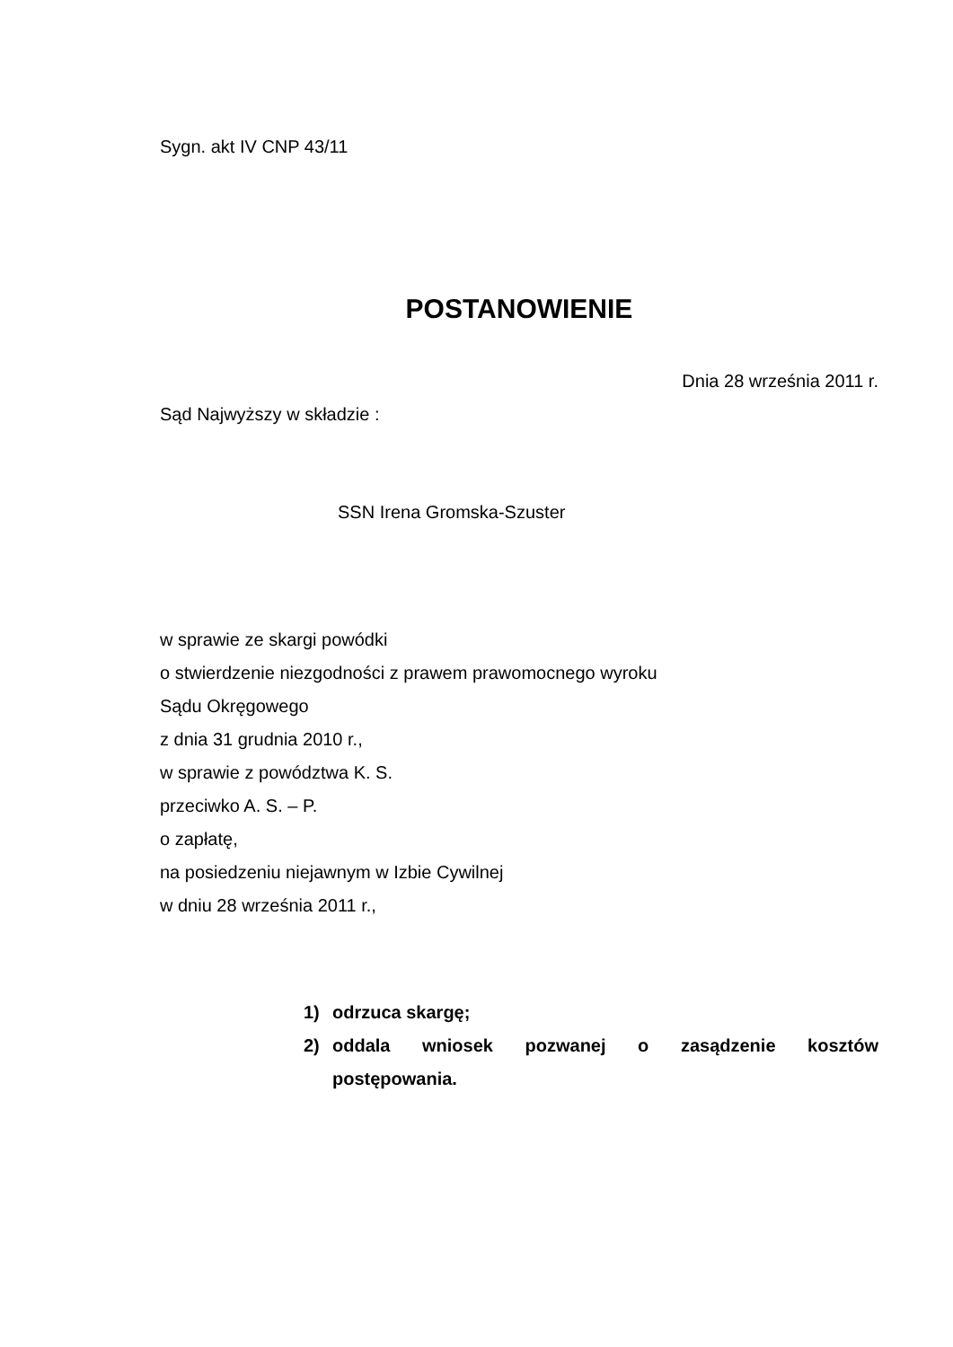Sygn. akt IV CNP 43/11
POSTANOWIENIE
Dnia 28 września 2011 r.
Sąd Najwyższy w składzie :
SSN Irena Gromska-Szuster
w sprawie ze skargi powódki
o stwierdzenie niezgodności z prawem prawomocnego wyroku
Sądu Okręgowego
z dnia 31 grudnia 2010 r.,
w sprawie z powództwa K. S.
przeciwko A. S. – P.
o zapłatę,
na posiedzeniu niejawnym w Izbie Cywilnej
w dniu 28 września 2011 r.,
1) odrzuca skargę;
2) oddala wniosek pozwanej o zasądzenie kosztów postępowania.